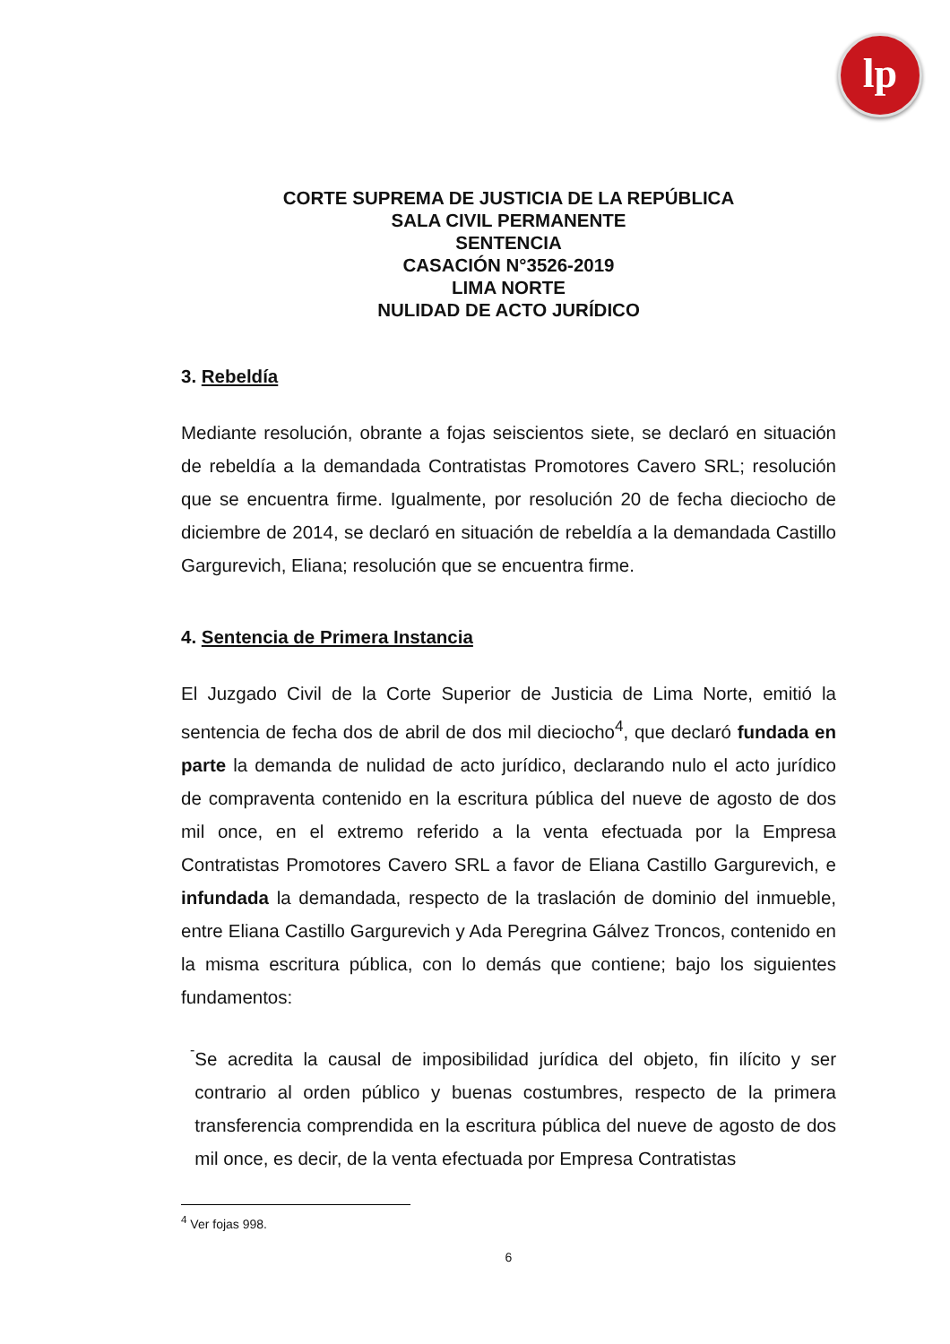lp
CORTE SUPREMA DE JUSTICIA DE LA REPÚBLICA
SALA CIVIL PERMANENTE
SENTENCIA
CASACIÓN N°3526-2019
LIMA NORTE
NULIDAD DE ACTO JURÍDICO
3. Rebeldía
Mediante resolución, obrante a fojas seiscientos siete, se declaró en situación de rebeldía a la demandada Contratistas Promotores Cavero SRL; resolución que se encuentra firme. Igualmente, por resolución 20 de fecha dieciocho de diciembre de 2014, se declaró en situación de rebeldía a la demandada Castillo Gargurevich, Eliana; resolución que se encuentra firme.
4. Sentencia de Primera Instancia
El Juzgado Civil de la Corte Superior de Justicia de Lima Norte, emitió la sentencia de fecha dos de abril de dos mil dieciocho<sup>4</sup>, que declaró fundada en parte la demanda de nulidad de acto jurídico, declarando nulo el acto jurídico de compraventa contenido en la escritura pública del nueve de agosto de dos mil once, en el extremo referido a la venta efectuada por la Empresa Contratistas Promotores Cavero SRL a favor de Eliana Castillo Gargurevich, e infundada la demandada, respecto de la traslación de dominio del inmueble, entre Eliana Castillo Gargurevich y Ada Peregrina Gálvez Troncos, contenido en la misma escritura pública, con lo demás que contiene; bajo los siguientes fundamentos:
-
Se acredita la causal de imposibilidad jurídica del objeto, fin ilícito y ser contrario al orden público y buenas costumbres, respecto de la primera transferencia comprendida en la escritura pública del nueve de agosto de dos mil once, es decir, de la venta efectuada por Empresa Contratistas
<sup>4</sup> Ver fojas 998.
6